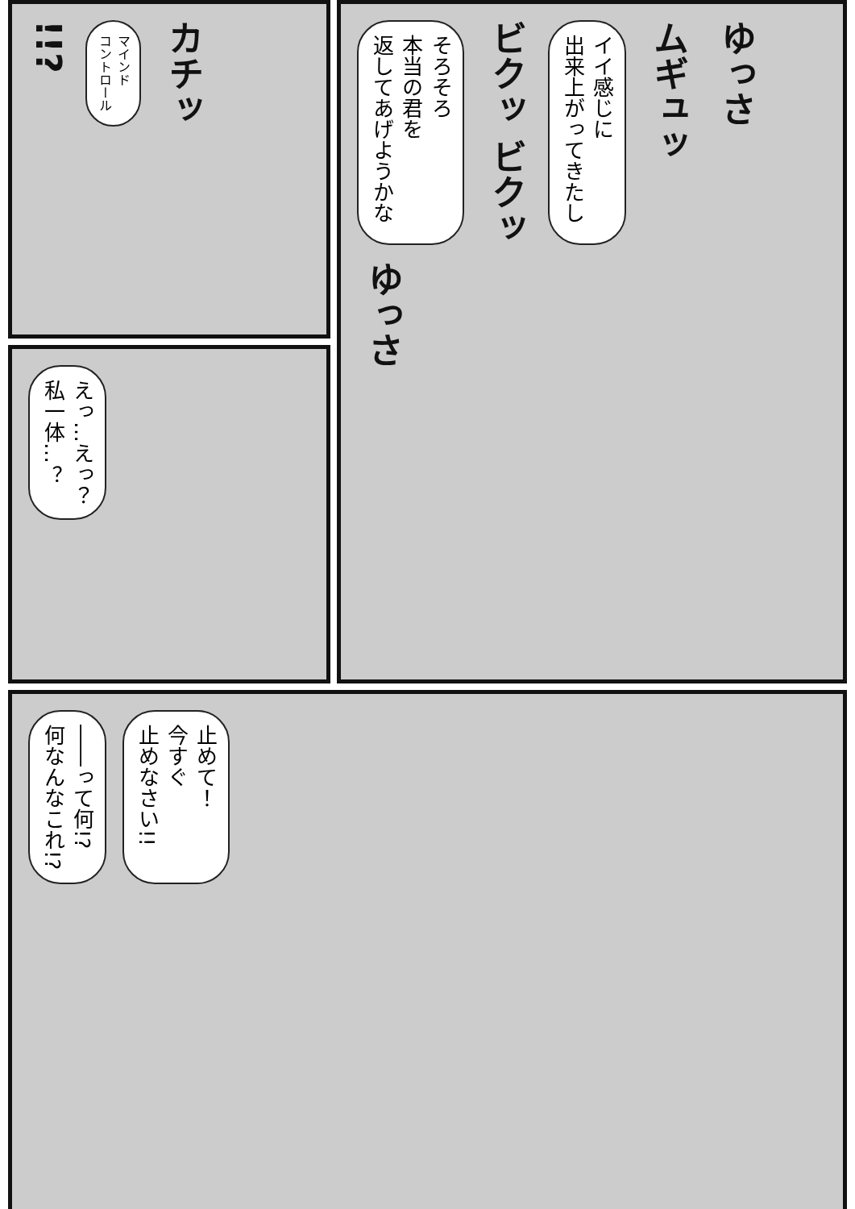!!?
マインド
コントロール
カチッ
そろそろ
本当の君を
返してあげようかな
ビクッ ビクッ
イイ感じに
出来上がってきたし
ムギュッ
ゆっさ
ゆっさ
えっ…えっ？
私一体…？
――って何!?
何なんなこれ!?
止めて！
今すぐ
止めなさい!!